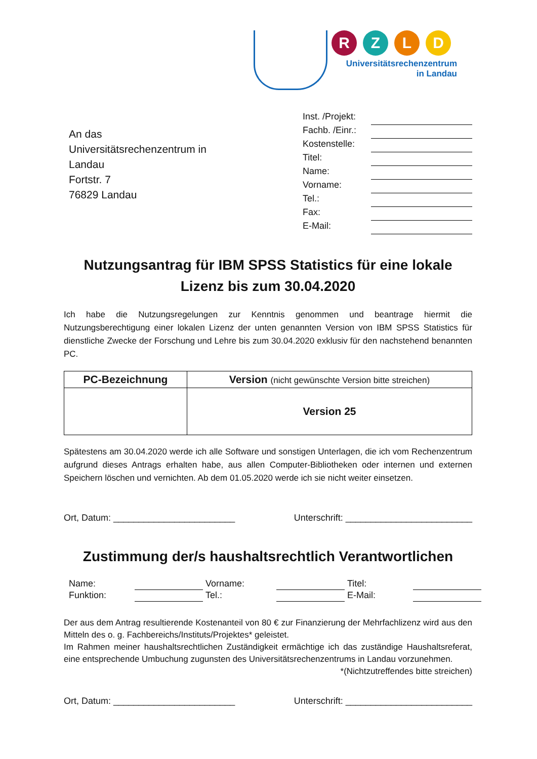RZLD
Universitätsrechenzentrum
in Landau
An das
Universitätsrechenzentrum in Landau
Fortstr. 7
76829 Landau
Inst. /Projekt:
Fachb. /Einr.:
Kostenstelle:
Titel:
Name:
Vorname:
Tel.:
Fax:
E-Mail:
Nutzungsantrag für IBM SPSS Statistics für eine lokale Lizenz bis zum 30.04.2020
Ich habe die Nutzungsregelungen zur Kenntnis genommen und beantrage hiermit die Nutzungsberechtigung einer lokalen Lizenz der unten genannten Version von IBM SPSS Statistics für dienstliche Zwecke der Forschung und Lehre bis zum 30.04.2020 exklusiv für den nachstehend benannten PC.
| PC-Bezeichnung | Version (nicht gewünschte Version bitte streichen) |
| --- | --- |
| | Version 25 |
Spätestens am 30.04.2020 werde ich alle Software und sonstigen Unterlagen, die ich vom Rechenzentrum aufgrund dieses Antrags erhalten habe, aus allen Computer-Bibliotheken oder internen und externen Speichern löschen und vernichten. Ab dem 01.05.2020 werde ich sie nicht weiter einsetzen.
Ort, Datum: ________________________ Unterschrift: _________________________
Zustimmung der/s haushaltsrechtlich Verantwortlichen
Name: Vorname: Titel: Funktion: Tel.: E-Mail:
Der aus dem Antrag resultierende Kostenanteil von 80 € zur Finanzierung der Mehrfachlizenz wird aus den Mitteln des o. g. Fachbereichs/Instituts/Projektes* geleistet.
Im Rahmen meiner haushaltsrechtlichen Zuständigkeit ermächtige ich das zuständige Haushaltsreferat, eine entsprechende Umbuchung zugunsten des Universitätsrechenzentrums in Landau vorzunehmen. *(Nichtzutreffendes bitte streichen)
Ort, Datum: ________________________ Unterschrift: _________________________